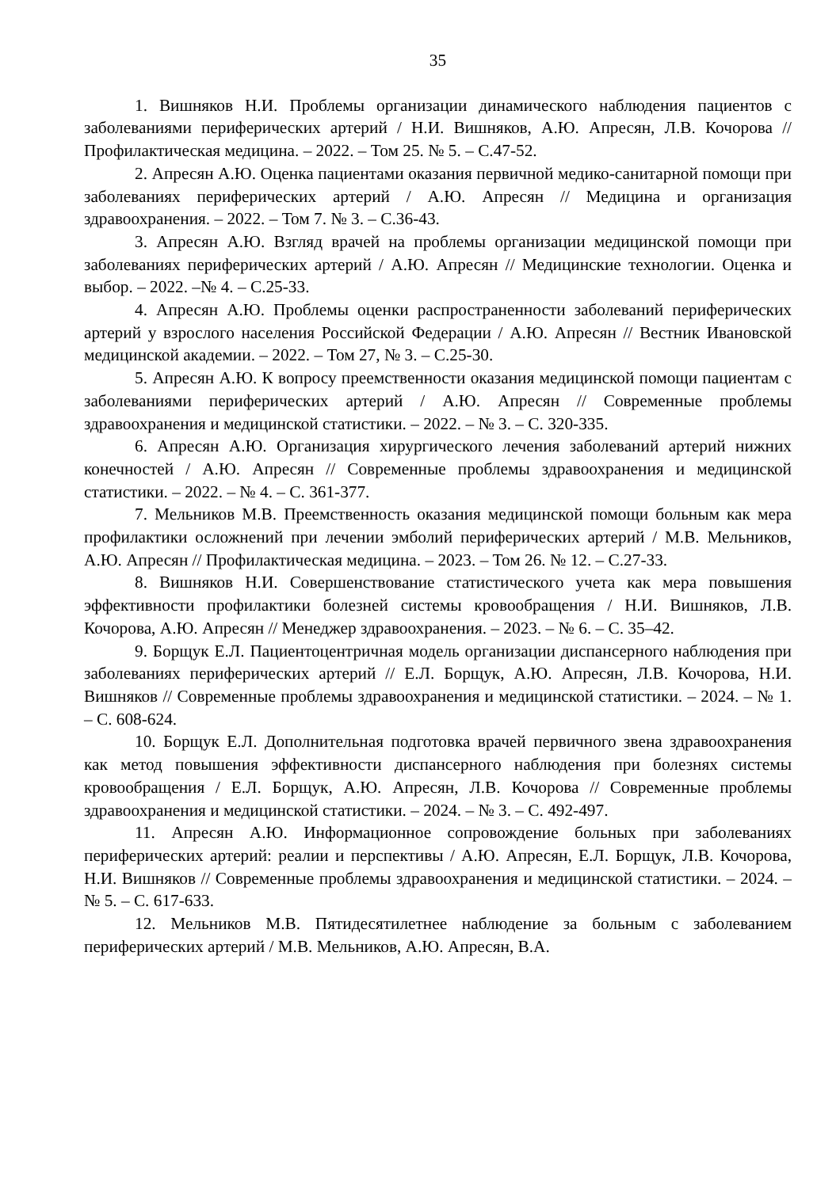35
1. Вишняков Н.И. Проблемы организации динамического наблюдения пациентов с заболеваниями периферических артерий / Н.И. Вишняков, А.Ю. Апресян, Л.В. Кочорова // Профилактическая медицина. – 2022. – Том 25. № 5. – С.47-52.
2. Апресян А.Ю. Оценка пациентами оказания первичной медико-санитарной помощи при заболеваниях периферических артерий / А.Ю. Апресян // Медицина и организация здравоохранения. – 2022. – Том 7. № 3. – С.36-43.
3. Апресян А.Ю. Взгляд врачей на проблемы организации медицинской помощи при заболеваниях периферических артерий / А.Ю. Апресян // Медицинские технологии. Оценка и выбор. – 2022. –№ 4. – С.25-33.
4. Апресян А.Ю. Проблемы оценки распространенности заболеваний периферических артерий у взрослого населения Российской Федерации / А.Ю. Апресян // Вестник Ивановской медицинской академии. – 2022. – Том 27, № 3. – С.25-30.
5. Апресян А.Ю. К вопросу преемственности оказания медицинской помощи пациентам с заболеваниями периферических артерий / А.Ю. Апресян // Современные проблемы здравоохранения и медицинской статистики. – 2022. – № 3. – С. 320-335.
6. Апресян А.Ю. Организация хирургического лечения заболеваний артерий нижних конечностей / А.Ю. Апресян // Современные проблемы здравоохранения и медицинской статистики. – 2022. – № 4. – С. 361-377.
7. Мельников М.В. Преемственность оказания медицинской помощи больным как мера профилактики осложнений при лечении эмболий периферических артерий / М.В. Мельников, А.Ю. Апресян // Профилактическая медицина. – 2023. – Том 26. № 12. – С.27-33.
8. Вишняков Н.И. Совершенствование статистического учета как мера повышения эффективности профилактики болезней системы кровообращения / Н.И. Вишняков, Л.В. Кочорова, А.Ю. Апресян // Менеджер здравоохранения. – 2023. – № 6. – С. 35–42.
9. Борщук Е.Л. Пациентоцентричная модель организации диспансерного наблюдения при заболеваниях периферических артерий // Е.Л. Борщук, А.Ю. Апресян, Л.В. Кочорова, Н.И. Вишняков // Современные проблемы здравоохранения и медицинской статистики. – 2024. – № 1. – С. 608-624.
10. Борщук Е.Л. Дополнительная подготовка врачей первичного звена здравоохранения как метод повышения эффективности диспансерного наблюдения при болезнях системы кровообращения / Е.Л. Борщук, А.Ю. Апресян, Л.В. Кочорова // Современные проблемы здравоохранения и медицинской статистики. – 2024. – № 3. – С. 492-497.
11. Апресян А.Ю. Информационное сопровождение больных при заболеваниях периферических артерий: реалии и перспективы / А.Ю. Апресян, Е.Л. Борщук, Л.В. Кочорова, Н.И. Вишняков // Современные проблемы здравоохранения и медицинской статистики. – 2024. – № 5. – С. 617-633.
12. Мельников М.В. Пятидесятилетнее наблюдение за больным с заболеванием периферических артерий / М.В. Мельников, А.Ю. Апресян, В.А.